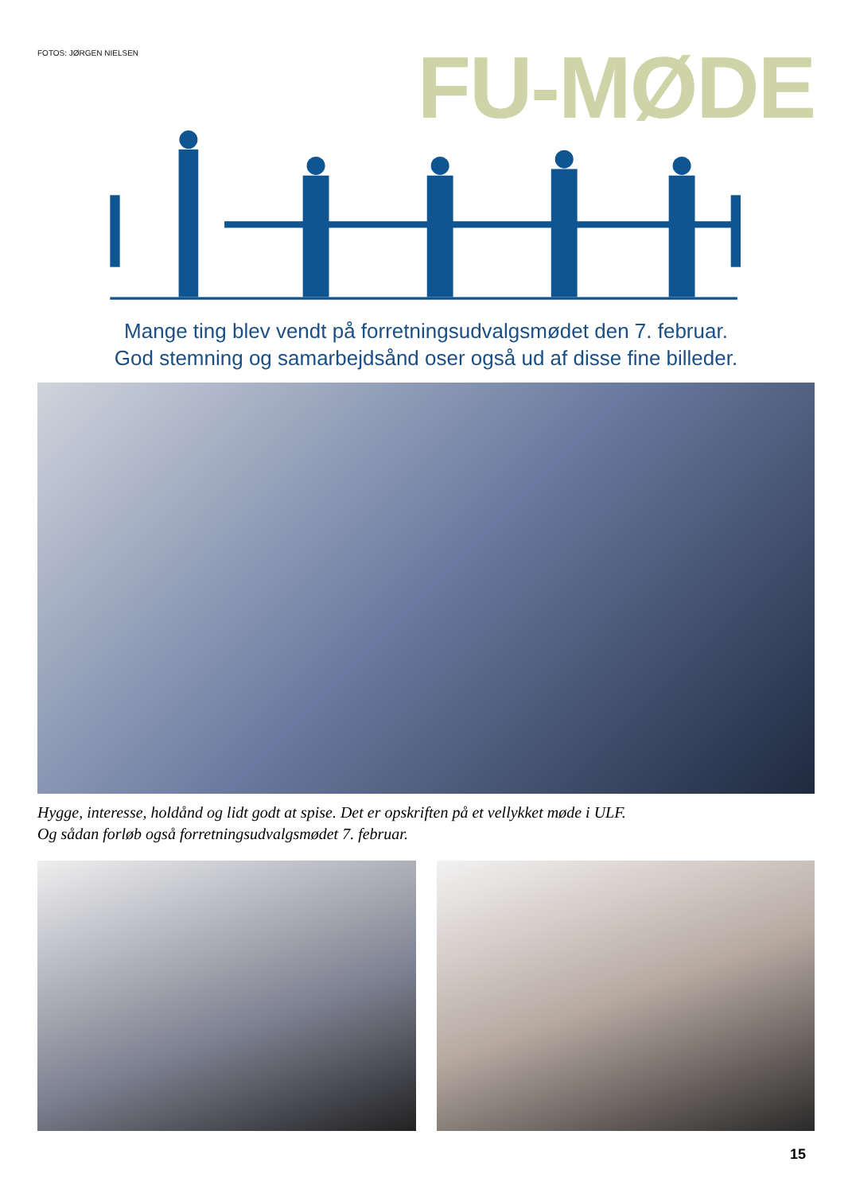FOTOS: JØRGEN NIELSEN
FU-MØDE
Mange ting blev vendt på forretningsudvalgsmødet den 7. februar.
God stemning og samarbejdsånd oser også ud af disse fine billeder.
Hygge, interesse, holdånd og lidt godt at spise. Det er opskriften på et vellykket møde i ULF.
Og sådan forløb også forretningsudvalgsmødet 7. februar.
15